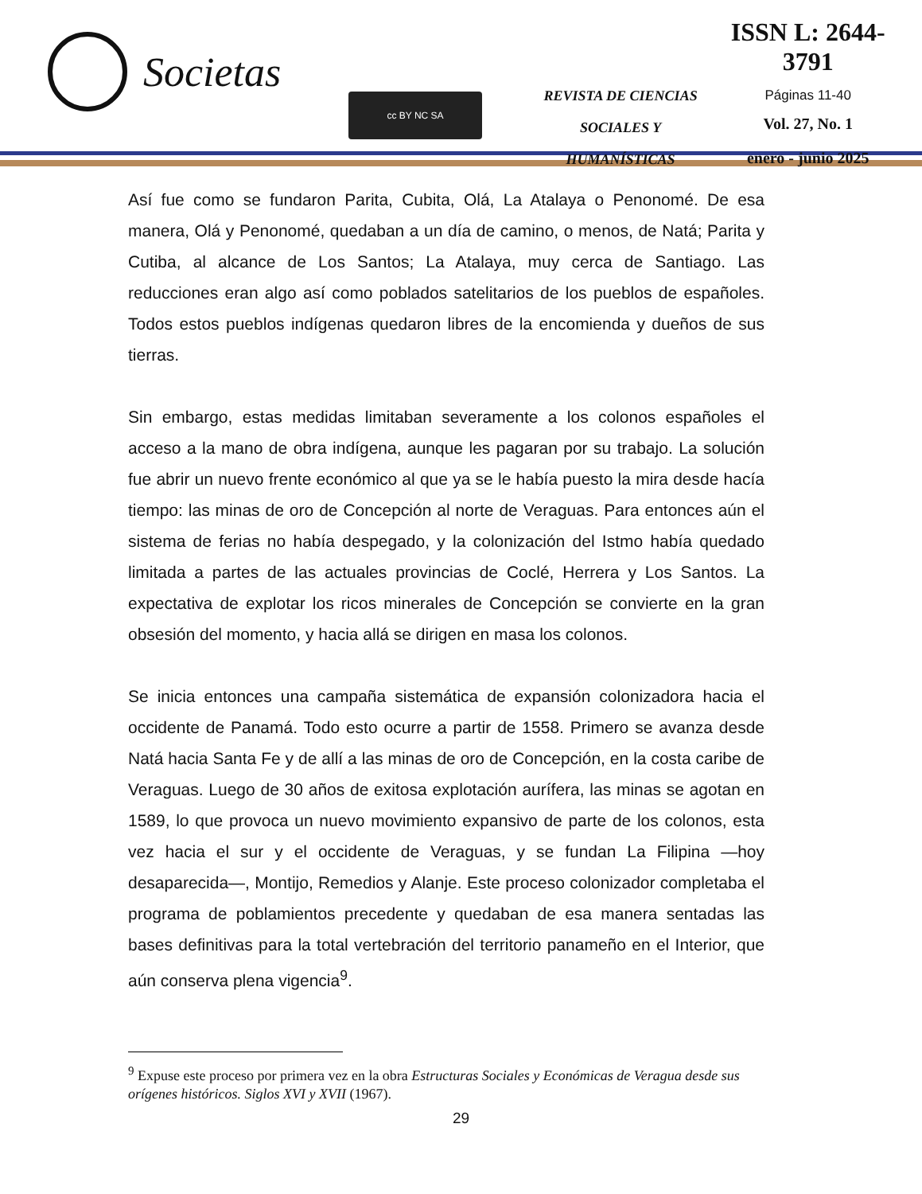Societas
cc BY NC SA
REVISTA DE CIENCIAS
SOCIALES Y HUMANÍSTICAS
ISSN L: 2644-3791
Páginas 11-40
Vol. 27, No. 1
enero - junio 2025
Así fue como se fundaron Parita, Cubita, Olá, La Atalaya o Penonomé. De esa manera, Olá y Penonomé, quedaban a un día de camino, o menos, de Natá; Parita y Cutiba, al alcance de Los Santos; La Atalaya, muy cerca de Santiago. Las reducciones eran algo así como poblados satelitarios de los pueblos de españoles. Todos estos pueblos indígenas quedaron libres de la encomienda y dueños de sus tierras.
Sin embargo, estas medidas limitaban severamente a los colonos españoles el acceso a la mano de obra indígena, aunque les pagaran por su trabajo. La solución fue abrir un nuevo frente económico al que ya se le había puesto la mira desde hacía tiempo: las minas de oro de Concepción al norte de Veraguas. Para entonces aún el sistema de ferias no había despegado, y la colonización del Istmo había quedado limitada a partes de las actuales provincias de Coclé, Herrera y Los Santos. La expectativa de explotar los ricos minerales de Concepción se convierte en la gran obsesión del momento, y hacia allá se dirigen en masa los colonos.
Se inicia entonces una campaña sistemática de expansión colonizadora hacia el occidente de Panamá. Todo esto ocurre a partir de 1558. Primero se avanza desde Natá hacia Santa Fe y de allí a las minas de oro de Concepción, en la costa caribe de Veraguas. Luego de 30 años de exitosa explotación aurífera, las minas se agotan en 1589, lo que provoca un nuevo movimiento expansivo de parte de los colonos, esta vez hacia el sur y el occidente de Veraguas, y se fundan La Filipina —hoy desaparecida—, Montijo, Remedios y Alanje. Este proceso colonizador completaba el programa de poblamientos precedente y quedaban de esa manera sentadas las bases definitivas para la total vertebración del territorio panameño en el Interior, que aún conserva plena vigencia<sup>9</sup>.
<sup>9</sup> Expuse este proceso por primera vez en la obra Estructuras Sociales y Económicas de Veragua desde sus orígenes históricos. Siglos XVI y XVII (1967).
29